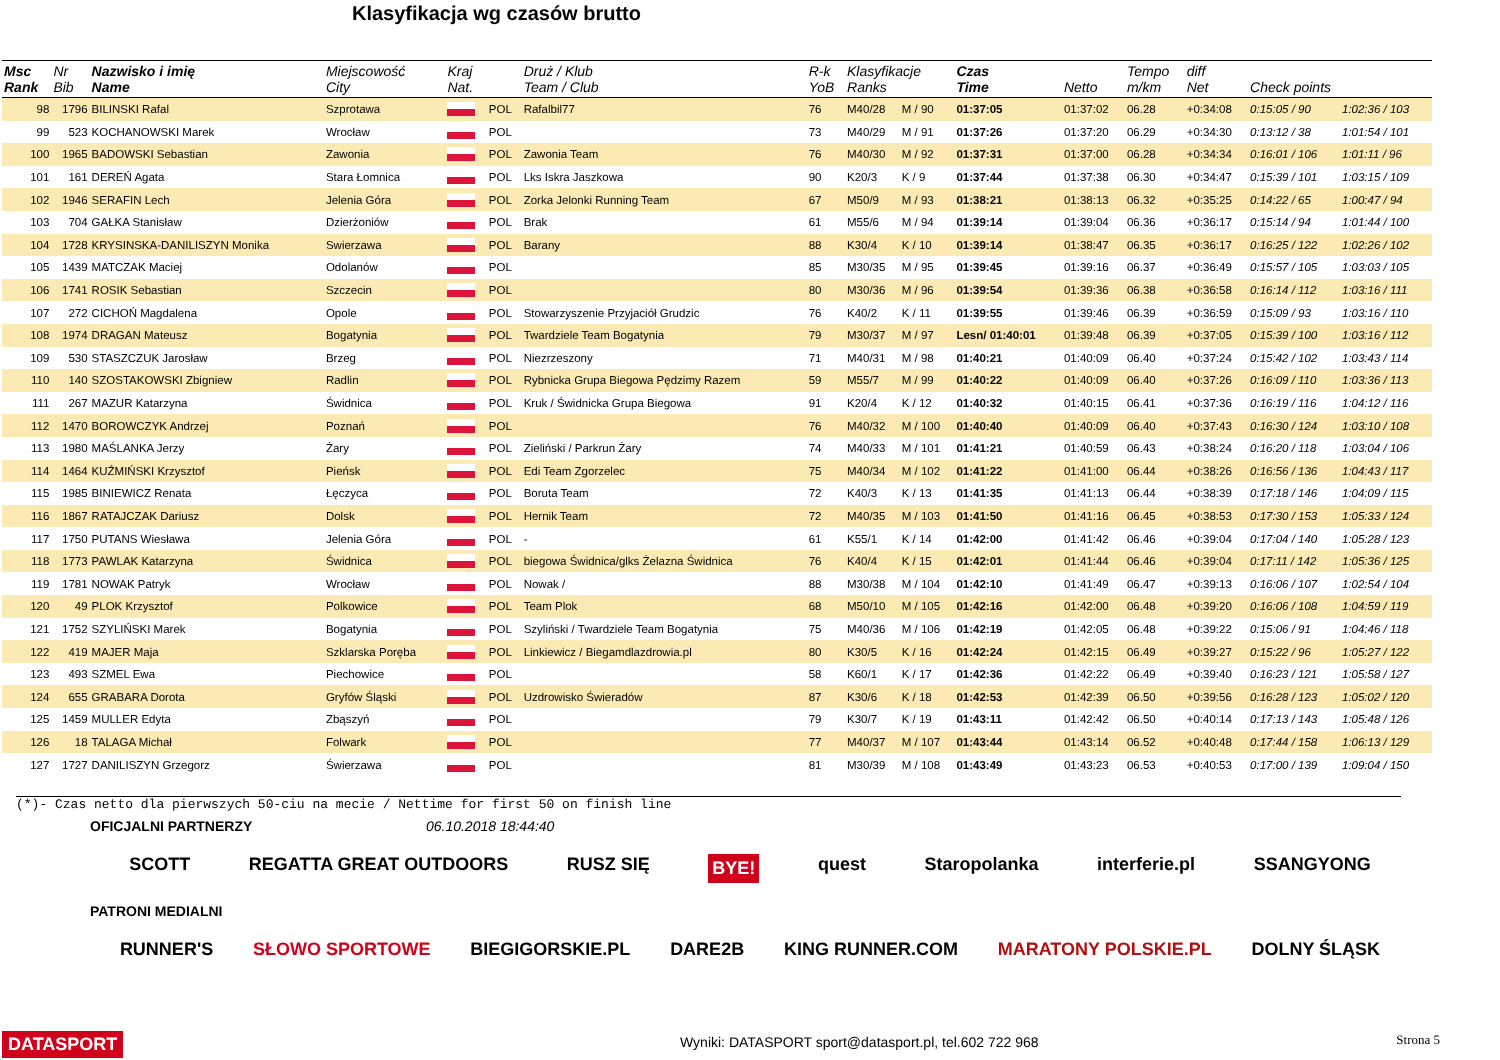Klasyfikacja wg czasów brutto
| Msc Rank | Nr Bib | Nazwisko i imię Name | Miejscowość City | Kraj Nat. | | Druż / Klub Team / Club | R-k YoB | Klasyfikacje Ranks | | Czas Time | Netto | Tempo m/km | diff Net | Check points | |
| --- | --- | --- | --- | --- | --- | --- | --- | --- | --- | --- | --- | --- | --- | --- | --- |
| 98 | 1796 | BILINSKI Rafal | Szprotawa | | POL | Rafalbil77 | 76 | M40/28 | M / 90 | 01:37:05 | 01:37:02 | 06.28 | +0:34:08 | 0:15:05 / 90 | 1:02:36 / 103 |
| 99 | 523 | KOCHANOWSKI Marek | Wrocław | | POL | | 73 | M40/29 | M / 91 | 01:37:26 | 01:37:20 | 06.29 | +0:34:30 | 0:13:12 / 38 | 1:01:54 / 101 |
| 100 | 1965 | BADOWSKI Sebastian | Zawonia | | POL | Zawonia Team | 76 | M40/30 | M / 92 | 01:37:31 | 01:37:00 | 06.28 | +0:34:34 | 0:16:01 / 106 | 1:01:11 / 96 |
| 101 | 161 | DEREŃ Agata | Stara Łomnica | | POL | Lks Iskra Jaszkowa | 90 | K20/3 | K / 9 | 01:37:44 | 01:37:38 | 06.30 | +0:34:47 | 0:15:39 / 101 | 1:03:15 / 109 |
| 102 | 1946 | SERAFIN Lech | Jelenia Góra | | POL | Zorka Jelonki Running Team | 67 | M50/9 | M / 93 | 01:38:21 | 01:38:13 | 06.32 | +0:35:25 | 0:14:22 / 65 | 1:00:47 / 94 |
| 103 | 704 | GAŁKA Stanisław | Dzierżoniów | | POL | Brak | 61 | M55/6 | M / 94 | 01:39:14 | 01:39:04 | 06.36 | +0:36:17 | 0:15:14 / 94 | 1:01:44 / 100 |
| 104 | 1728 | KRYSINSKA-DANILISZYN Monika | Swierzawa | | POL | Barany | 88 | K30/4 | K / 10 | 01:39:14 | 01:38:47 | 06.35 | +0:36:17 | 0:16:25 / 122 | 1:02:26 / 102 |
| 105 | 1439 | MATCZAK Maciej | Odolanów | | POL | | 85 | M30/35 | M / 95 | 01:39:45 | 01:39:16 | 06.37 | +0:36:49 | 0:15:57 / 105 | 1:03:03 / 105 |
| 106 | 1741 | ROSIK Sebastian | Szczecin | | POL | | 80 | M30/36 | M / 96 | 01:39:54 | 01:39:36 | 06.38 | +0:36:58 | 0:16:14 / 112 | 1:03:16 / 111 |
| 107 | 272 | CICHOŃ Magdalena | Opole | | POL | Stowarzyszenie Przyjaciół Grudzic | 76 | K40/2 | K / 11 | 01:39:55 | 01:39:46 | 06.39 | +0:36:59 | 0:15:09 / 93 | 1:03:16 / 110 |
| 108 | 1974 | DRAGAN Mateusz | Bogatynia | | POL | Twardziele Team Bogatynia | 79 | M30/37 | M / 97 | Lesn/ 01:40:01 | 01:39:48 | 06.39 | +0:37:05 | 0:15:39 / 100 | 1:03:16 / 112 |
| 109 | 530 | STASZCZUK Jarosław | Brzeg | | POL | Niezrzeszony | 71 | M40/31 | M / 98 | 01:40:21 | 01:40:09 | 06.40 | +0:37:24 | 0:15:42 / 102 | 1:03:43 / 114 |
| 110 | 140 | SZOSTAKOWSKI Zbigniew | Radlin | | POL | Rybnicka Grupa Biegowa Pędzimy Razem | 59 | M55/7 | M / 99 | 01:40:22 | 01:40:09 | 06.40 | +0:37:26 | 0:16:09 / 110 | 1:03:36 / 113 |
| 111 | 267 | MAZUR Katarzyna | Świdnica | | POL | Kruk / Świdnicka Grupa Biegowa | 91 | K20/4 | K / 12 | 01:40:32 | 01:40:15 | 06.41 | +0:37:36 | 0:16:19 / 116 | 1:04:12 / 116 |
| 112 | 1470 | BOROWCZYK Andrzej | Poznań | | POL | | 76 | M40/32 | M / 100 | 01:40:40 | 01:40:09 | 06.40 | +0:37:43 | 0:16:30 / 124 | 1:03:10 / 108 |
| 113 | 1980 | MAŚLANKA Jerzy | Żary | | POL | Zieliński / Parkrun Żary | 74 | M40/33 | M / 101 | 01:41:21 | 01:40:59 | 06.43 | +0:38:24 | 0:16:20 / 118 | 1:03:04 / 106 |
| 114 | 1464 | KUŹMIŃSKI Krzysztof | Pieńsk | | POL | Edi Team Zgorzelec | 75 | M40/34 | M / 102 | 01:41:22 | 01:41:00 | 06.44 | +0:38:26 | 0:16:56 / 136 | 1:04:43 / 117 |
| 115 | 1985 | BINIEWICZ Renata | Łęczyca | | POL | Boruta Team | 72 | K40/3 | K / 13 | 01:41:35 | 01:41:13 | 06.44 | +0:38:39 | 0:17:18 / 146 | 1:04:09 / 115 |
| 116 | 1867 | RATAJCZAK Dariusz | Dolsk | | POL | Hernik Team | 72 | M40/35 | M / 103 | 01:41:50 | 01:41:16 | 06.45 | +0:38:53 | 0:17:30 / 153 | 1:05:33 / 124 |
| 117 | 1750 | PUTANS Wiesława | Jelenia Góra | | POL | - | 61 | K55/1 | K / 14 | 01:42:00 | 01:41:42 | 06.46 | +0:39:04 | 0:17:04 / 140 | 1:05:28 / 123 |
| 118 | 1773 | PAWLAK Katarzyna | Świdnica | | POL | biegowa Świdnica/glks Żelazna Świdnica | 76 | K40/4 | K / 15 | 01:42:01 | 01:41:44 | 06.46 | +0:39:04 | 0:17:11 / 142 | 1:05:36 / 125 |
| 119 | 1781 | NOWAK Patryk | Wrocław | | POL | Nowak / | 88 | M30/38 | M / 104 | 01:42:10 | 01:41:49 | 06.47 | +0:39:13 | 0:16:06 / 107 | 1:02:54 / 104 |
| 120 | 49 | PLOK Krzysztof | Polkowice | | POL | Team Plok | 68 | M50/10 | M / 105 | 01:42:16 | 01:42:00 | 06.48 | +0:39:20 | 0:16:06 / 108 | 1:04:59 / 119 |
| 121 | 1752 | SZYLIŃSKI Marek | Bogatynia | | POL | Szyliński / Twardziele Team Bogatynia | 75 | M40/36 | M / 106 | 01:42:19 | 01:42:05 | 06.48 | +0:39:22 | 0:15:06 / 91 | 1:04:46 / 118 |
| 122 | 419 | MAJER Maja | Szklarska Poręba | | POL | Linkiewicz / Biegamdlazdrowia.pl | 80 | K30/5 | K / 16 | 01:42:24 | 01:42:15 | 06.49 | +0:39:27 | 0:15:22 / 96 | 1:05:27 / 122 |
| 123 | 493 | SZMEL Ewa | Piechowice | | POL | | 58 | K60/1 | K / 17 | 01:42:36 | 01:42:22 | 06.49 | +0:39:40 | 0:16:23 / 121 | 1:05:58 / 127 |
| 124 | 655 | GRABARA Dorota | Gryfów Śląski | | POL | Uzdrowisko Świeradów | 87 | K30/6 | K / 18 | 01:42:53 | 01:42:39 | 06.50 | +0:39:56 | 0:16:28 / 123 | 1:05:02 / 120 |
| 125 | 1459 | MULLER Edyta | Zbąszyń | | POL | | 79 | K30/7 | K / 19 | 01:43:11 | 01:42:42 | 06.50 | +0:40:14 | 0:17:13 / 143 | 1:05:48 / 126 |
| 126 | 18 | TALAGA Michał | Folwark | | POL | | 77 | M40/37 | M / 107 | 01:43:44 | 01:43:14 | 06.52 | +0:40:48 | 0:17:44 / 158 | 1:06:13 / 129 |
| 127 | 1727 | DANILISZYN Grzegorz | Świerzawa | | POL | | 81 | M30/39 | M / 108 | 01:43:49 | 01:43:23 | 06.53 | +0:40:53 | 0:17:00 / 139 | 1:09:04 / 150 |
(*)- Czas netto dla pierwszych 50-ciu na mecie / Nettime for first 50 on finish line
OFICJALNI PARTNERZY 06.10.2018 18:44:40
SCOTT REGATTA GREAT OUTDOORS RUSZ SIĘ BYE! quest Staropolanka interferie.pl SSANGYONG
PATRONI MEDIALNI
RUNNER'S SŁOWO SPORTOWE BIEGIGORSKIE.PL DARE2B KING RUNNER.COM MARATONY POLSKIE.PL DOLNY ŚLĄSK
DATASPORT
Wyniki: DATASPORT sport@datasport.pl, tel.602 722 968
Strona 5